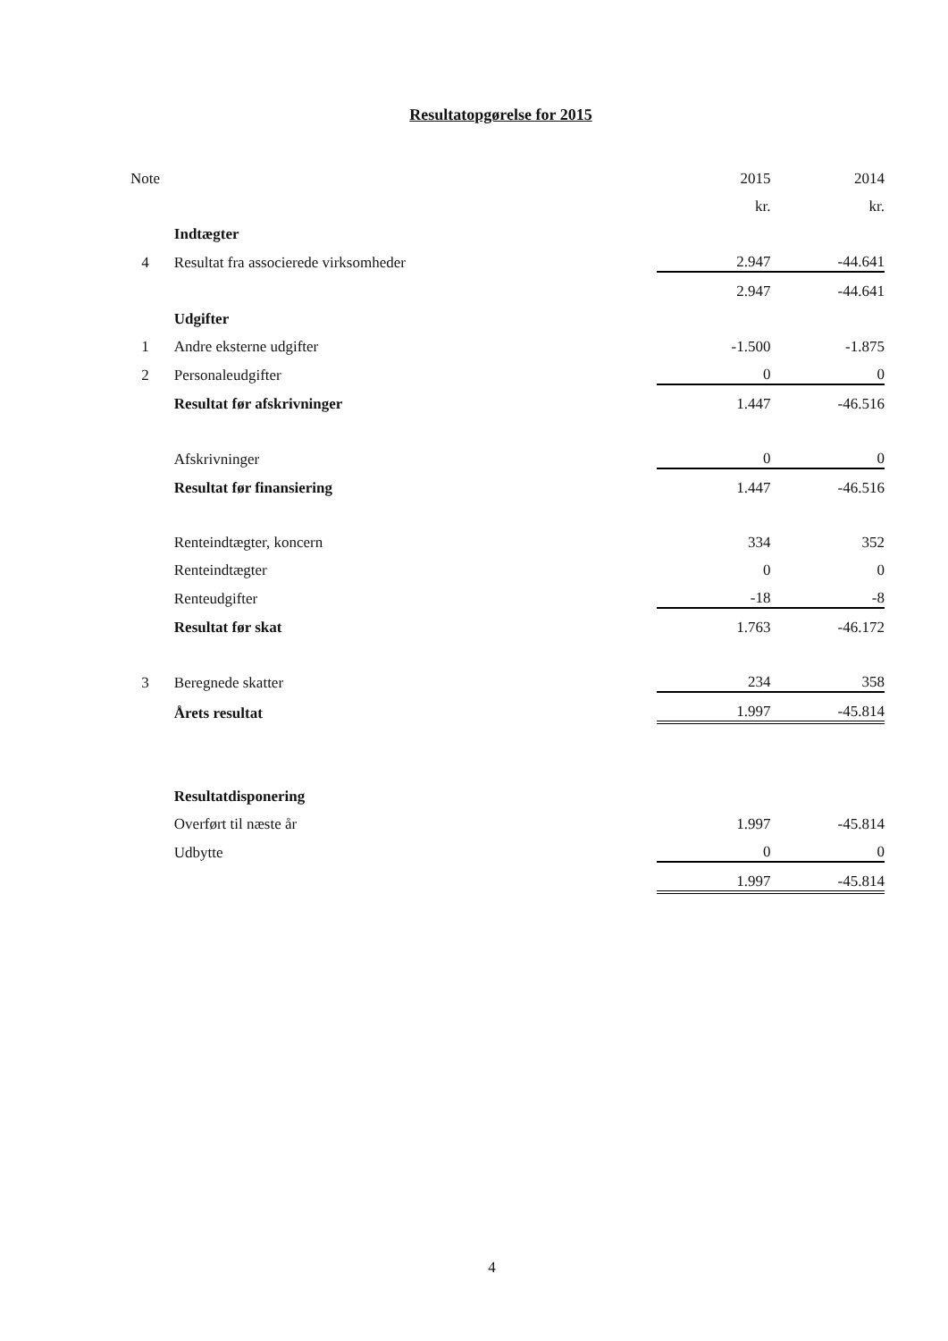Resultatopgørelse for 2015
| Note | | 2015 | 2014 |
| --- | --- | --- | --- |
| | | kr. | kr. |
| | Indtægter | | |
| 4 | Resultat fra associerede virksomheder | 2.947 | -44.641 |
| | | 2.947 | -44.641 |
| | Udgifter | | |
| 1 | Andre eksterne udgifter | -1.500 | -1.875 |
| 2 | Personaleudgifter | 0 | 0 |
| | Resultat før afskrivninger | 1.447 | -46.516 |
| | Afskrivninger | 0 | 0 |
| | Resultat før finansiering | 1.447 | -46.516 |
| | Renteindtægter, koncern | 334 | 352 |
| | Renteindtægter | 0 | 0 |
| | Renteudgifter | -18 | -8 |
| | Resultat før skat | 1.763 | -46.172 |
| 3 | Beregnede skatter | 234 | 358 |
| | Årets resultat | 1.997 | -45.814 |
| | Resultatdisponering | | |
| | Overført til næste år | 1.997 | -45.814 |
| | Udbytte | 0 | 0 |
| | | 1.997 | -45.814 |
4